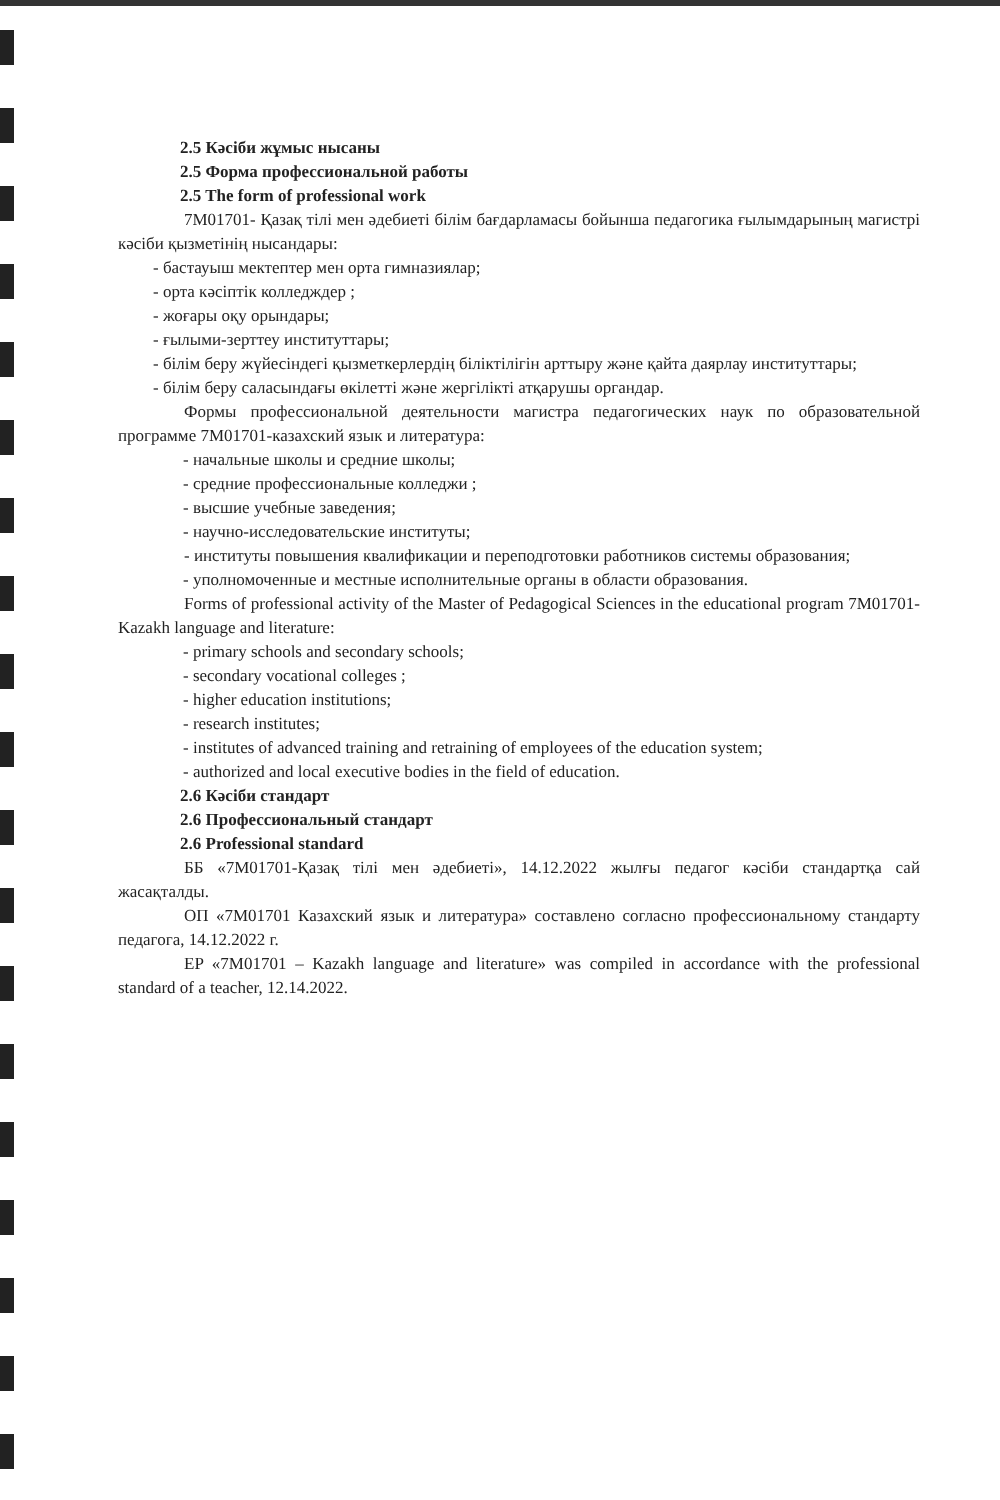2.5 Кәсіби жұмыс нысаны
2.5 Форма профессиональной работы
2.5 The form of professional work
7M01701- Қазақ тілі мен әдебиеті білім бағдарламасы бойынша педагогика ғылымдарының магистрі кәсіби қызметінің нысандары:
- бастауыш мектептер мен орта гимназиялар;
- орта кәсіптік колледждер ;
- жоғары оқу орындары;
- ғылыми-зерттеу институттары;
- білім беру жүйесіндегі қызметкерлердің біліктілігін арттыру және қайта даярлау институттары;
- білім беру саласындағы өкілетті және жергілікті атқарушы органдар.
Формы профессиональной деятельности магистра педагогических наук по образовательной программе 7M01701-казахский язык и литература:
- начальные школы и средние школы;
- средние профессиональные колледжи ;
- высшие учебные заведения;
- научно-исследовательские институты;
- институты повышения квалификации и переподготовки работников системы образования;
- уполномоченные и местные исполнительные органы в области образования.
Forms of professional activity of the Master of Pedagogical Sciences in the educational program 7M01701-Kazakh language and literature:
- primary schools and secondary schools;
- secondary vocational colleges ;
- higher education institutions;
- research institutes;
- institutes of advanced training and retraining of employees of the education system;
- authorized and local executive bodies in the field of education.
2.6 Кәсіби стандарт
2.6 Профессиональный стандарт
2.6 Professional standard
ББ «7M01701-Қазақ тілі мен әдебиеті», 14.12.2022 жылғы педагог кәсіби стандартқа сай жасақталды.
ОП «7M01701 Казахский язык и литература» составлено согласно профессиональному стандарту педагога, 14.12.2022 г.
EP «7M01701 – Kazakh language and literature» was compiled in accordance with the professional standard of a teacher, 12.14.2022.